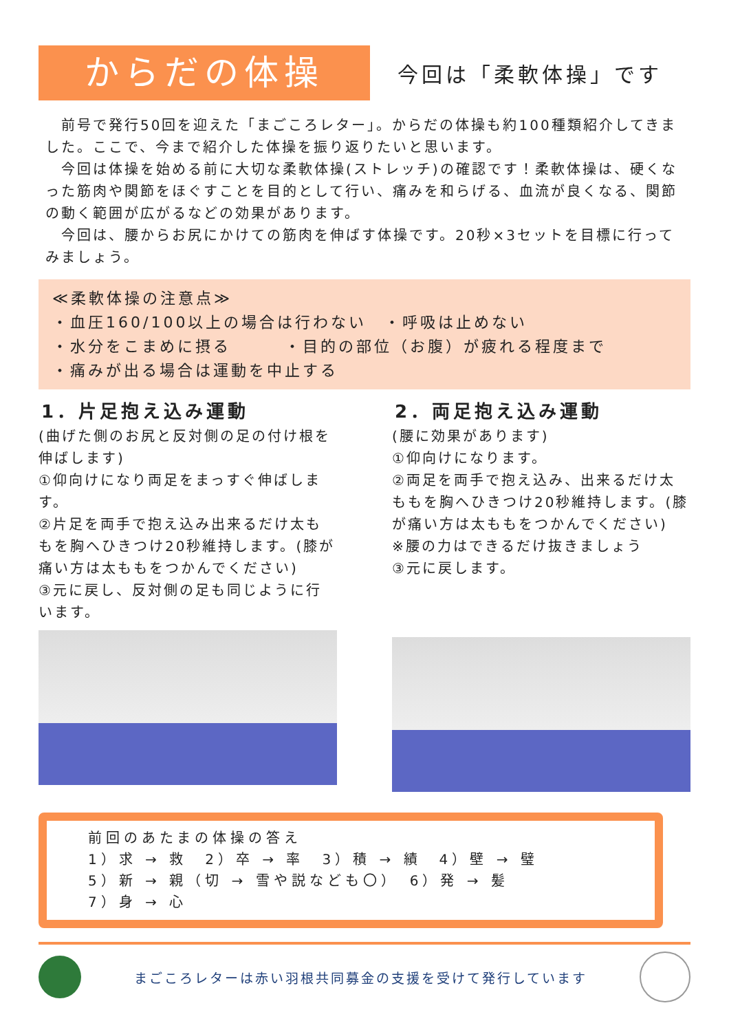からだの体操
今回は「柔軟体操」です
　前号で発行50回を迎えた「まごころレター」。からだの体操も約100種類紹介してきました。ここで、今まで紹介した体操を振り返りたいと思います。
　今回は体操を始める前に大切な柔軟体操(ストレッチ)の確認です！柔軟体操は、硬くなった筋肉や関節をほぐすことを目的として行い、痛みを和らげる、血流が良くなる、関節の動く範囲が広がるなどの効果があります。
　今回は、腰からお尻にかけての筋肉を伸ばす体操です。20秒×3セットを目標に行ってみましょう。
≪柔軟体操の注意点≫
・血圧160/100以上の場合は行わない　・呼吸は止めない
・水分をこまめに摂る　　　・目的の部位（お腹）が疲れる程度まで
・痛みが出る場合は運動を中止する
1．片足抱え込み運動
(曲げた側のお尻と反対側の足の付け根を伸ばします)
①仰向けになり両足をまっすぐ伸ばします。
②片足を両手で抱え込み出来るだけ太ももを胸へひきつけ20秒維持します。(膝が痛い方は太ももをつかんでください)
③元に戻し、反対側の足も同じように行います。
2．両足抱え込み運動
(腰に効果があります)
①仰向けになります。
②両足を両手で抱え込み、出来るだけ太ももを胸へひきつけ20秒維持します。(膝が痛い方は太ももをつかんでください)
※腰の力はできるだけ抜きましょう
③元に戻します。
前回のあたまの体操の答え
1）求 → 救　2）卒 → 率　3）積 → 績　4）壁 → 璧
5）新 → 親（切 → 雪や説なども〇）　6）発 → 髪
7）身 → 心
まごころレターは赤い羽根共同募金の支援を受けて発行しています